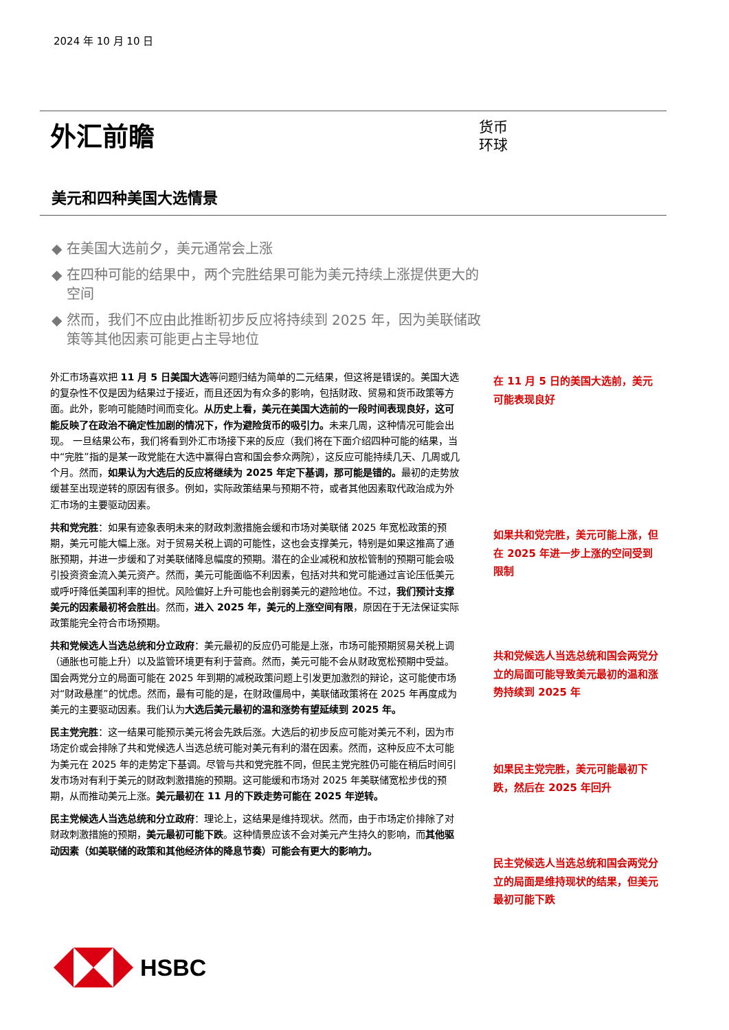2024 年 10 月 10 日
外汇前瞻
货币
环球
美元和四种美国大选情景
◆ 在美国大选前夕，美元通常会上涨
◆ 在四种可能的结果中，两个完胜结果可能为美元持续上涨提供更大的空间
◆ 然而，我们不应由此推断初步反应将持续到 2025 年，因为美联储政策等其他因素可能更占主导地位
外汇市场喜欢把 11 月 5 日美国大选等问题归结为简单的二元结果，但这将是错误的。美国大选的复杂性不仅是因为结果过于接近，而且还因为有众多的影响，包括财政、贸易和货币政策等方面。此外，影响可能随时间而变化。从历史上看，美元在美国大选前的一段时间表现良好，这可能反映了在政治不确定性加剧的情况下，作为避险货币的吸引力。未来几周，这种情况可能会出现。 一旦结果公布，我们将看到外汇市场接下来的反应（我们将在下面介绍四种可能的结果，当中“完胜”指的是某一政党能在大选中赢得白宫和国会参众两院），这反应可能持续几天、几周或几个月。然而，如果认为大选后的反应将继续为 2025 年定下基调，那可能是错的。最初的走势放缓甚至出现逆转的原因有很多。例如，实际政策结果与预期不符，或者其他因素取代政治成为外汇市场的主要驱动因素。
共和党完胜：如果有迹象表明未来的财政刺激措施会缓和市场对美联储 2025 年宽松政策的预期，美元可能大幅上涨。对于贸易关税上调的可能性，这也会支撑美元，特别是如果这推高了通胀预期，并进一步缓和了对美联储降息幅度的预期。潜在的企业减税和放松管制的预期可能会吸引投资资金流入美元资产。然而，美元可能面临不利因素，包括对共和党可能通过言论压低美元或呼吁降低美国利率的担忧。风险偏好上升可能也会削弱美元的避险地位。不过，我们预计支撑美元的因素最初将会胜出。然而，进入 2025 年，美元的上涨空间有限，原因在于无法保证实际政策能完全符合市场预期。
共和党候选人当选总统和分立政府：美元最初的反应仍可能是上涨，市场可能预期贸易关税上调（通胀也可能上升）以及监管环境更有利于营商。然而，美元可能不会从财政宽松预期中受益。国会两党分立的局面可能在 2025 年到期的减税政策问题上引发更加激烈的辩论，这可能使市场对“财政悬崖”的忧虑。然而，最有可能的是，在财政僵局中，美联储政策将在 2025 年再度成为美元的主要驱动因素。我们认为大选后美元最初的温和涨势有望延续到 2025 年。
民主党完胜：这一结果可能预示美元将会先跌后涨。大选后的初步反应可能对美元不利，因为市场定价或会排除了共和党候选人当选总统可能对美元有利的潜在因素。然而，这种反应不太可能为美元在 2025 年的走势定下基调。尽管与共和党完胜不同，但民主党完胜仍可能在稍后时间引发市场对有利于美元的财政刺激措施的预期。这可能缓和市场对 2025 年美联储宽松步伐的预期，从而推动美元上涨。美元最初在 11 月的下跌走势可能在 2025 年逆转。
民主党候选人当选总统和分立政府：理论上，这结果是维持现状。然而，由于市场定价排除了对财政刺激措施的预期，美元最初可能下跌。这种情景应该不会对美元产生持久的影响，而其他驱动因素（如美联储的政策和其他经济体的降息节奏）可能会有更大的影响力。
在 11 月 5 日的美国大选前，美元可能表现良好
如果共和党完胜，美元可能上涨，但在 2025 年进一步上涨的空间受到限制
共和党候选人当选总统和国会两党分立的局面可能导致美元最初的温和涨势持续到 2025 年
如果民主党完胜，美元可能最初下跌，然后在 2025 年回升
民主党候选人当选总统和国会两党分立的局面是维持现状的结果，但美元最初可能下跌
HSBC